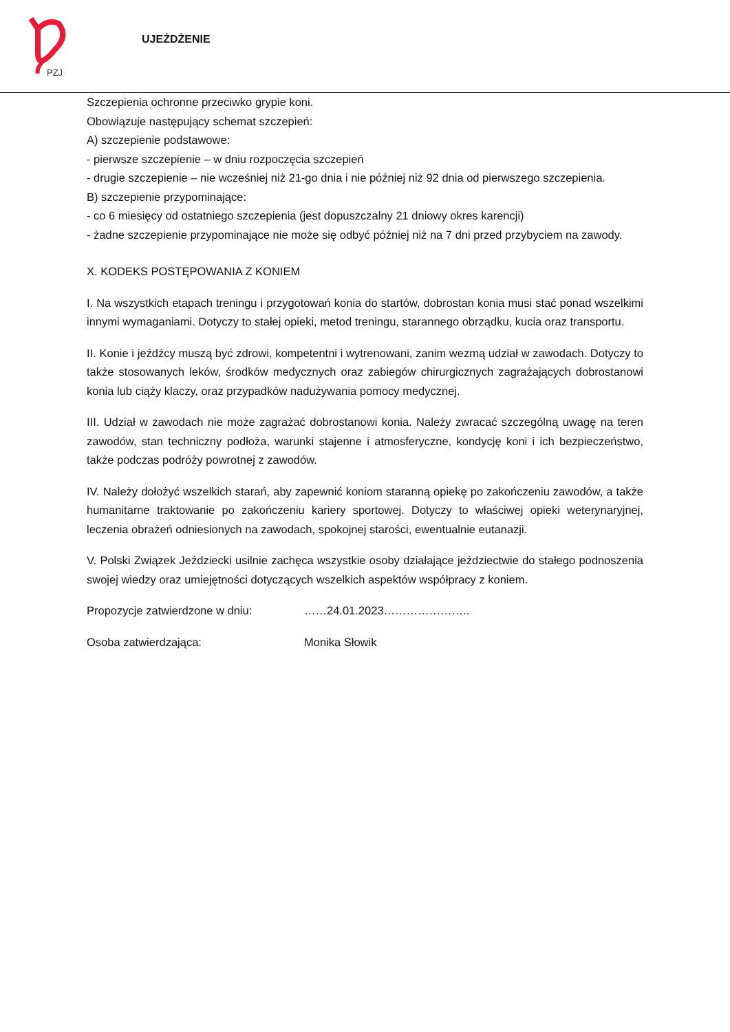PZJ
UJEŻDŻENIE
Szczepienia ochronne przeciwko grypie koni.
Obowiązuje następujący schemat szczepień:
A) szczepienie podstawowe:
- pierwsze szczepienie – w dniu rozpoczęcia szczepień
- drugie szczepienie – nie wcześniej niż 21-go dnia i nie później niż 92 dnia od pierwszego szczepienia.
B) szczepienie przypominające:
- co 6 miesięcy od ostatniego szczepienia (jest dopuszczalny 21 dniowy okres karencji)
- żadne szczepienie przypominające nie może się odbyć później niż na 7 dni przed przybyciem na zawody.
X. KODEKS POSTĘPOWANIA Z KONIEM
I. Na wszystkich etapach treningu i przygotowań konia do startów, dobrostan konia musi stać ponad wszelkimi innymi wymaganiami. Dotyczy to stałej opieki, metod treningu, starannego obrządku, kucia oraz transportu.
II. Konie i jeźdźcy muszą być zdrowi, kompetentni i wytrenowani, zanim wezmą udział w zawodach. Dotyczy to także stosowanych leków, środków medycznych oraz zabiegów chirurgicznych zagrażających dobrostanowi konia lub ciąży klaczy, oraz przypadków nadużywania pomocy medycznej.
III. Udział w zawodach nie może zagrażać dobrostanowi konia. Należy zwracać szczególną uwagę na teren zawodów, stan techniczny podłoża, warunki stajenne i atmosferyczne, kondycję koni i ich bezpieczeństwo, także podczas podróży powrotnej z zawodów.
IV. Należy dołożyć wszelkich starań, aby zapewnić koniom staranną opiekę po zakończeniu zawodów, a także humanitarne traktowanie po zakończeniu kariery sportowej. Dotyczy to właściwej opieki weterynaryjnej, leczenia obrażeń odniesionych na zawodach, spokojnej starości, ewentualnie eutanazji.
V. Polski Związek Jeździecki usilnie zachęca wszystkie osoby działające jeździectwie do stałego podnoszenia swojej wiedzy oraz umiejętności dotyczących wszelkich aspektów współpracy z koniem.
Propozycje zatwierdzone w dniu: ……24.01.2023…………………..
Osoba zatwierdzająca: Monika Słowik